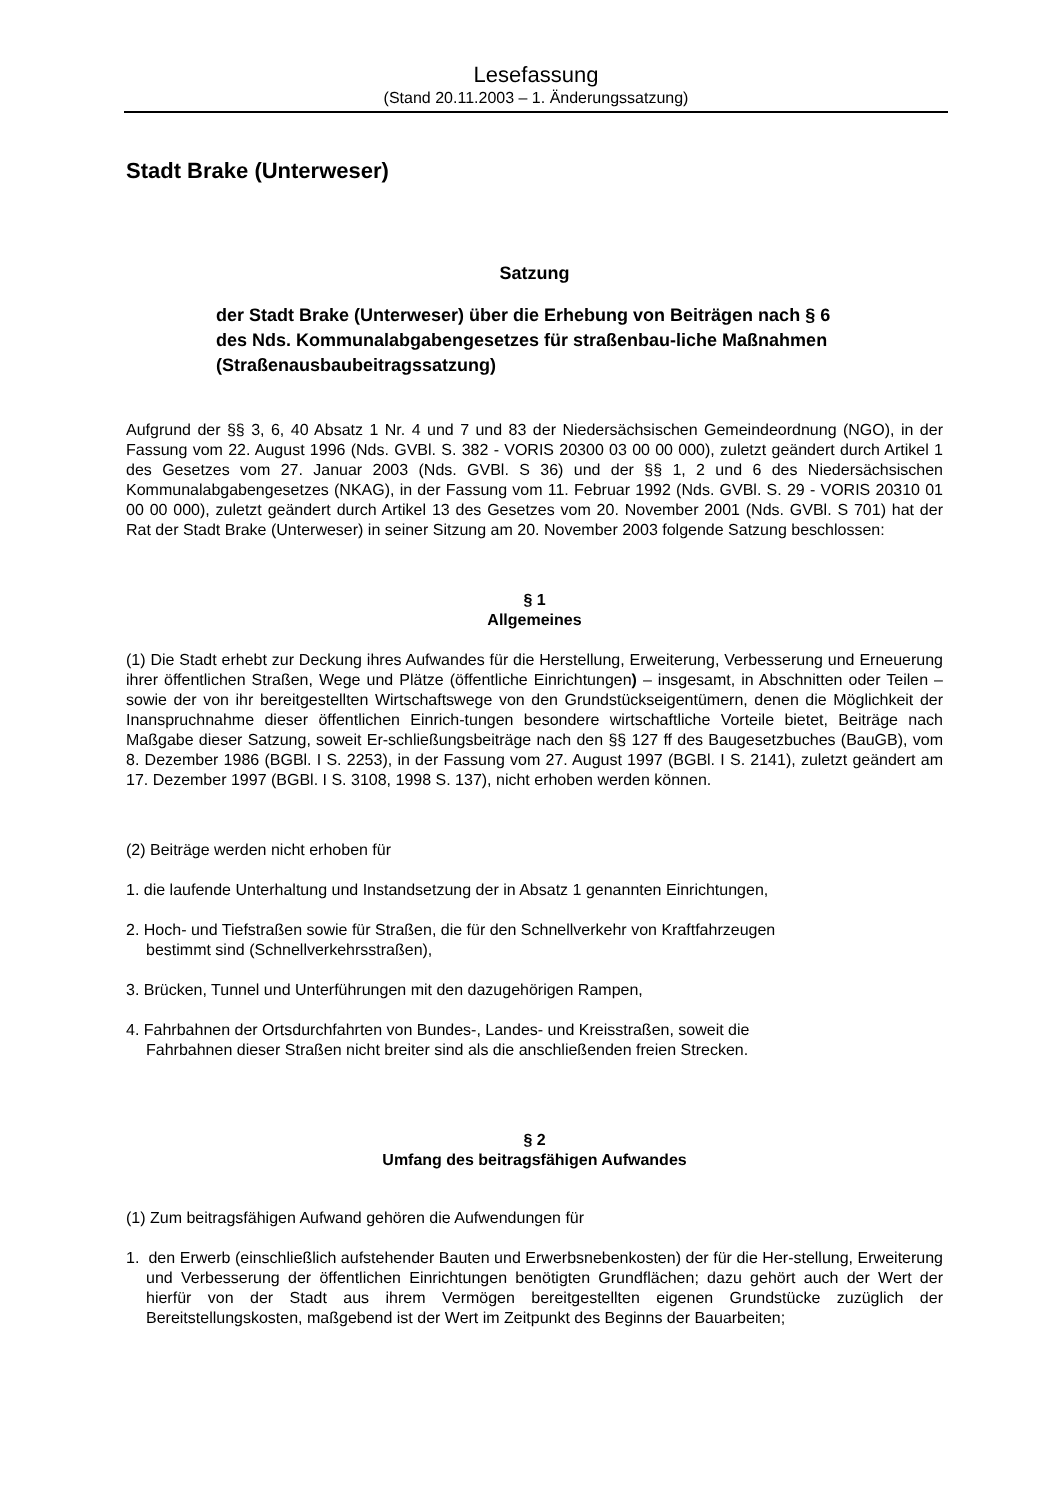Lesefassung
(Stand 20.11.2003 – 1. Änderungssatzung)
Stadt Brake (Unterweser)
Satzung
der Stadt Brake (Unterweser) über die Erhebung von Beiträgen nach § 6 des Nds. Kommunalabgabengesetzes für straßenbau-liche Maßnahmen (Straßenausbaubeitragssatzung)
Aufgrund der §§ 3, 6, 40 Absatz 1 Nr. 4 und 7 und 83 der Niedersächsischen Gemeindeordnung (NGO), in der Fassung vom 22. August 1996 (Nds. GVBl. S. 382 - VORIS 20300 03 00 00 000), zuletzt geändert durch Artikel 1 des Gesetzes vom 27. Januar 2003 (Nds. GVBl. S 36) und der §§ 1, 2 und 6 des Niedersächsischen Kommunalabgabengesetzes (NKAG), in der Fassung vom 11. Februar 1992 (Nds. GVBl. S. 29 - VORIS 20310 01 00 00 000), zuletzt geändert durch Artikel 13 des Gesetzes vom 20. November 2001 (Nds. GVBl. S 701) hat der Rat der Stadt Brake (Unterweser) in seiner Sitzung am 20. November 2003 folgende Satzung beschlossen:
§ 1
Allgemeines
(1) Die Stadt erhebt zur Deckung ihres Aufwandes für die Herstellung, Erweiterung, Verbesserung und Erneuerung ihrer öffentlichen Straßen, Wege und Plätze (öffentliche Einrichtungen) – insgesamt, in Abschnitten oder Teilen – sowie der von ihr bereitgestellten Wirtschaftswege von den Grundstückseigentümern, denen die Möglichkeit der Inanspruchnahme dieser öffentlichen Einrich-tungen besondere wirtschaftliche Vorteile bietet, Beiträge nach Maßgabe dieser Satzung, soweit Er-schließungsbeiträge nach den §§ 127 ff des Baugesetzbuches (BauGB), vom 8. Dezember 1986 (BGBl. I S. 2253), in der Fassung vom 27. August 1997 (BGBl. I S. 2141), zuletzt geändert am 17. Dezember 1997 (BGBl. I S. 3108, 1998 S. 137), nicht erhoben werden können.
(2) Beiträge werden nicht erhoben für
1. die laufende Unterhaltung und Instandsetzung der in Absatz 1 genannten Einrichtungen,
2. Hoch- und Tiefstraßen sowie für Straßen, die für den Schnellverkehr von Kraftfahrzeugen
bestimmt sind (Schnellverkehrsstraßen),
3. Brücken, Tunnel und Unterführungen mit den dazugehörigen Rampen,
4. Fahrbahnen der Ortsdurchfahrten von Bundes-, Landes- und Kreisstraßen, soweit die
Fahrbahnen dieser Straßen nicht breiter sind als die anschließenden freien Strecken.
§ 2
Umfang des beitragsfähigen Aufwandes
(1) Zum beitragsfähigen Aufwand gehören die Aufwendungen für
1. den Erwerb (einschließlich aufstehender Bauten und Erwerbsnebenkosten) der für die Her-stellung, Erweiterung und Verbesserung der öffentlichen Einrichtungen benötigten Grundflächen; dazu gehört auch der Wert der hierfür von der Stadt aus ihrem Vermögen bereitgestellten eigenen Grundstücke zuzüglich der Bereitstellungskosten, maßgebend ist der Wert im Zeitpunkt des Beginns der Bauarbeiten;